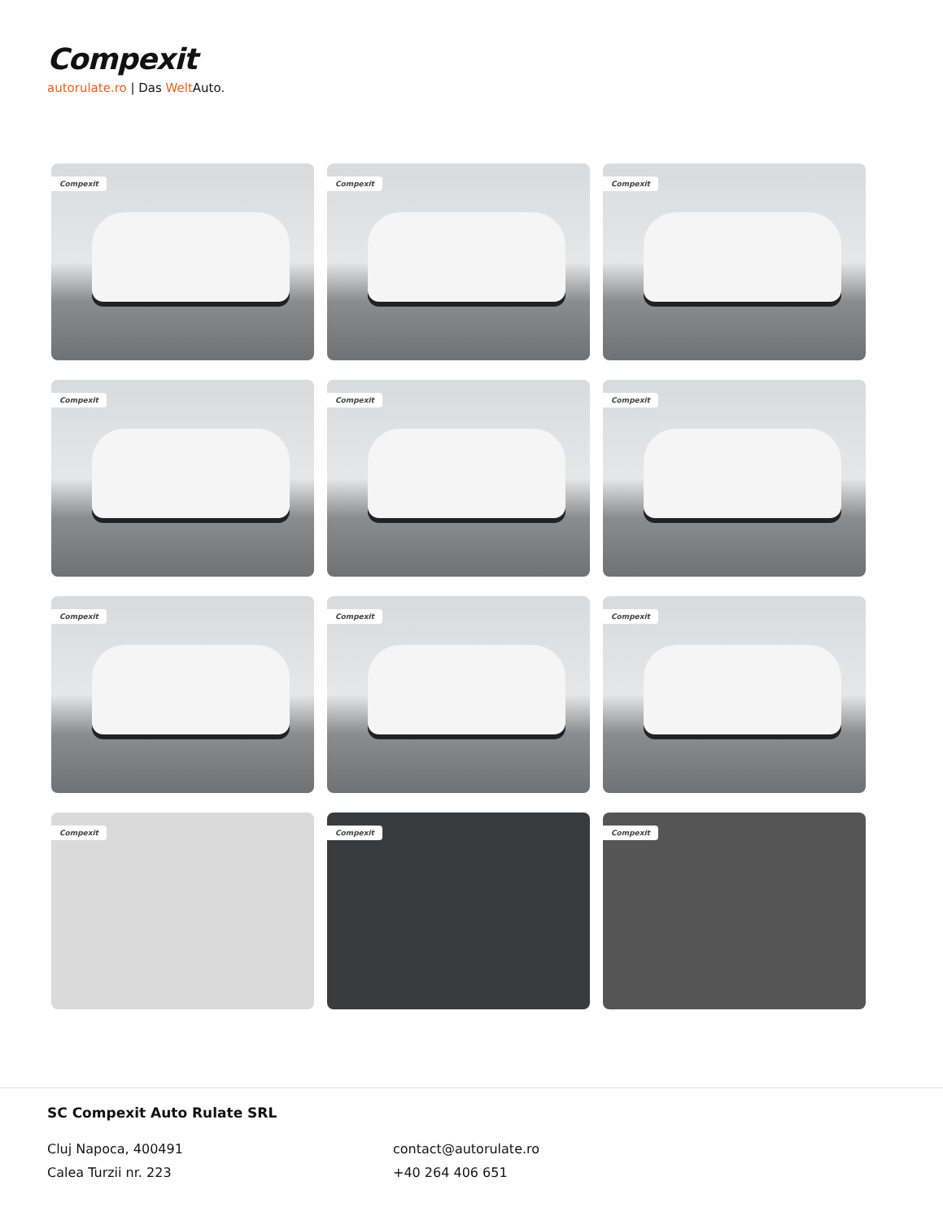Compexit
autorulate.ro | Das Welt Auto.
Compexit
Compexit
Compexit
Compexit
Compexit
Compexit
Compexit
Compexit
Compexit
Compexit
Compexit
Compexit
SC Compexit Auto Rulate SRL
Cluj Napoca, 400491
Calea Turzii nr. 223
contact@autorulate.ro
+40 264 406 651